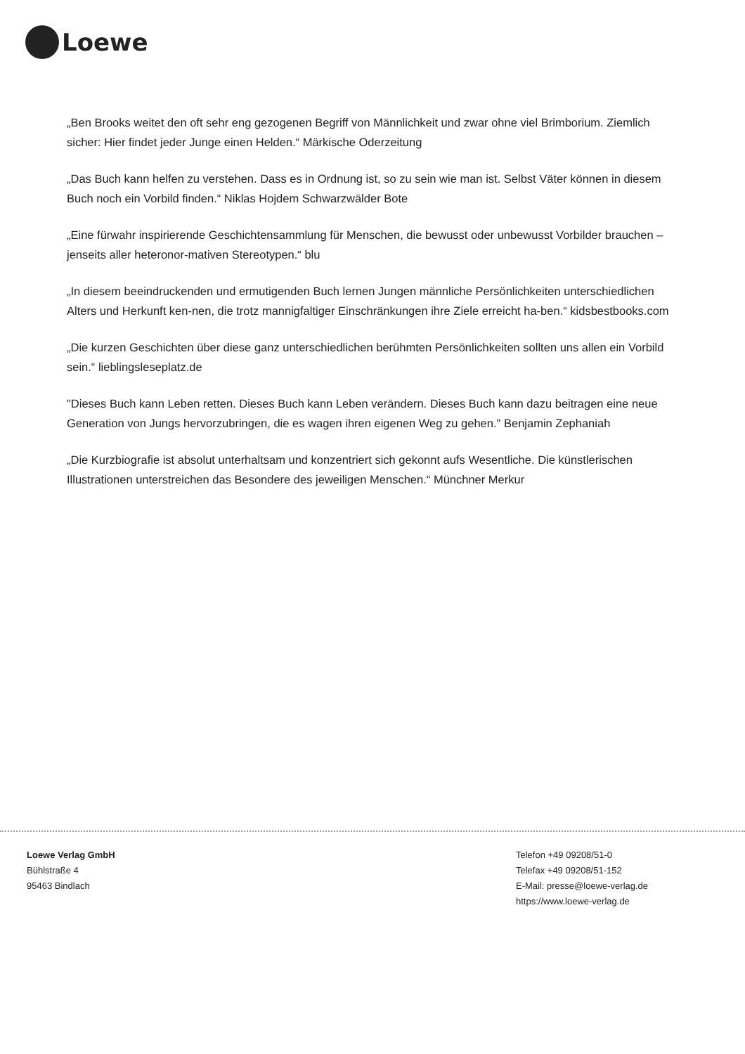Loewe
„Ben Brooks weitet den oft sehr eng gezogenen Begriff von Männlichkeit und zwar ohne viel Brimborium. Ziemlich sicher: Hier findet jeder Junge einen Helden.“ Märkische Oderzeitung
„Das Buch kann helfen zu verstehen. Dass es in Ordnung ist, so zu sein wie man ist. Selbst Väter können in diesem Buch noch ein Vorbild finden.“ Niklas Hojdem Schwarzwälder Bote
„Eine fürwahr inspirierende Geschichtensammlung für Menschen, die bewusst oder unbewusst Vorbilder brauchen – jenseits aller heteronor-mativen Stereotypen.“ blu
„In diesem beeindruckenden und ermutigenden Buch lernen Jungen männliche Persönlichkeiten unterschiedlichen Alters und Herkunft ken-nen, die trotz mannigfaltiger Einschränkungen ihre Ziele erreicht ha-ben.“ kidsbestbooks.com
„Die kurzen Geschichten über diese ganz unterschiedlichen berühmten Persönlichkeiten sollten uns allen ein Vorbild sein.“ lieblingsleseplatz.de
"Dieses Buch kann Leben retten. Dieses Buch kann Leben verändern. Dieses Buch kann dazu beitragen eine neue Generation von Jungs hervorzubringen, die es wagen ihren eigenen Weg zu gehen." Benjamin Zephaniah
„Die Kurzbiografie ist absolut unterhaltsam und konzentriert sich gekonnt aufs Wesentliche. Die künstlerischen Illustrationen unterstreichen das Besondere des jeweiligen Menschen.“ Münchner Merkur
Loewe Verlag GmbH
Bühlstraße 4
95463 Bindlach
Telefon +49 09208/51-0
Telefax +49 09208/51-152
E-Mail: presse@loewe-verlag.de
https://www.loewe-verlag.de